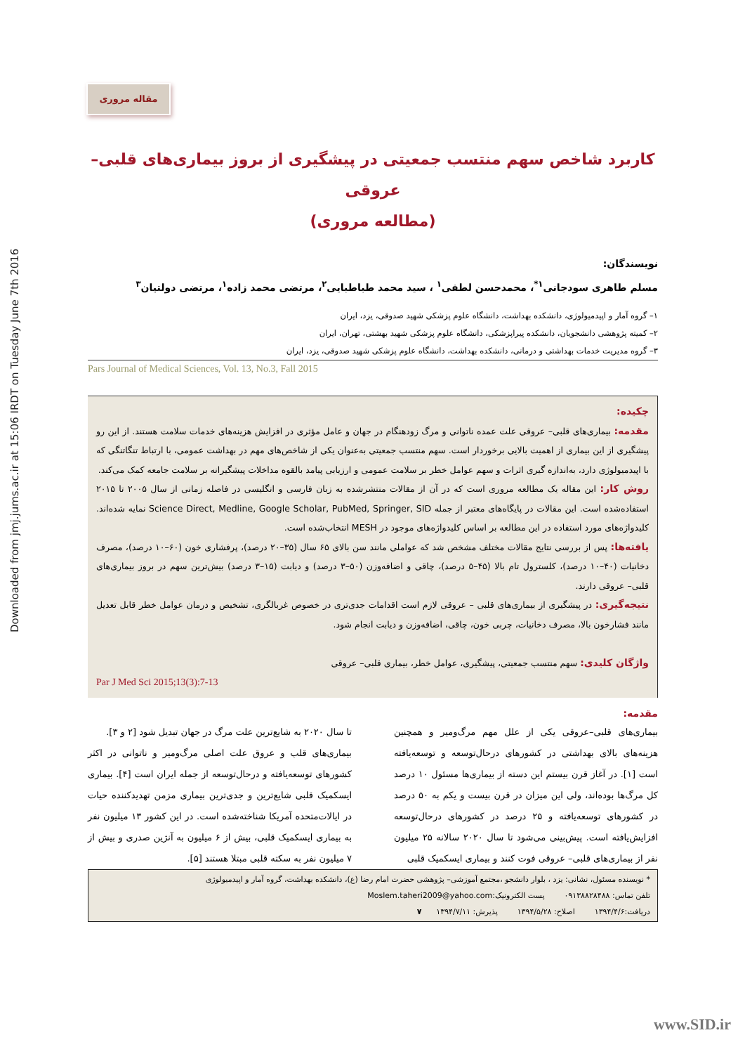Downloaded from jmj.jums.ac.ir at 15:06 IRDT on Tuesday June 7th 2016
مقاله مروری
کاربرد شاخص سهم منتسب جمعیتی در پیشگیری از بروز بیماری‌های قلبی– عروقی
(مطالعه مروری)
نویسندگان:
مسلم طاهری سودجانی<sup>۱*</sup>، محمدحسن لطفی<sup>۱</sup> ، سید محمد طباطبایی<sup>۲</sup>، مرتضی محمد زاده<sup>۱</sup>، مرتضی دولتیان<sup>۳</sup>
۱– گروه آمار و اپیدمیولوژی، دانشکده بهداشت، دانشگاه علوم پزشکی شهید صدوقی، یزد، ایران
۲– کمیته پژوهشی دانشجویان، دانشکده پیراپزشکی، دانشگاه علوم پزشکی شهید بهشتی، تهران، ایران
۳– گروه مدیریت خدمات بهداشتی و درمانی، دانشکده بهداشت، دانشگاه علوم پزشکی شهید صدوقی، یزد، ایران
Pars Journal of Medical Sciences, Vol. 13, No.3, Fall 2015
چکیده:
مقدمه: بیماری‌های قلبی– عروقی علت عمده ناتوانی و مرگ زودهنگام در جهان و عامل مؤثری در افزایش هزینه‌های خدمات سلامت هستند. از این رو پیشگیری از این بیماری از اهمیت بالایی برخوردار است. سهم منتسب جمعیتی به‌عنوان یکی از شاخص‌های مهم در بهداشت عمومی، با ارتباط تنگاتنگی که با اپیدمیولوژی دارد، به‌اندازه گیری اثرات و سهم عوامل خطر بر سلامت عمومی و ارزیابی پیامد بالقوه مداخلات پیشگیرانه بر سلامت جامعه کمک می‌کند.
روش کار: این مقاله یک مطالعه مروری است که در آن از مقالات منتشرشده به زبان فارسی و انگلیسی در فاصله زمانی از سال ۲۰۰۵ تا ۲۰۱۵ استفاده‌شده است. این مقالات در پایگاه‌های معتبر از جمله Science Direct, Medline, Google Scholar, PubMed, Springer, SID نمایه شده‌اند. کلیدواژه‌های مورد استفاده در این مطالعه بر اساس کلیدواژه‌های موجود در MESH انتخاب‌شده است.
یافته‌ها: پس از بررسی نتایج مقالات مختلف مشخص شد که عواملی مانند سن بالای ۶۵ سال (۳۵–۲۰ درصد)، پرفشاری خون (۶۰–۱۰ درصد)، مصرف دخانیات (۴۰–۱۰ درصد)، کلسترول تام بالا (۴۵–۵ درصد)، چاقی و اضافه‌وزن (۵۰–۳ درصد) و دیابت (۱۵–۳ درصد) بیش‌ترین سهم در بروز بیماری‌های قلبی– عروقی دارند.
نتیجه‌گیری: در پیشگیری از بیماری‌های قلبی – عروقی لازم است اقدامات جدی‌تری در خصوص غربالگری، تشخیص و درمان عوامل خطر قابل تعدیل مانند فشارخون بالا، مصرف دخانیات، چربی خون، چاقی، اضافه‌وزن و دیابت انجام شود.
واژگان کلیدی: سهم منتسب جمعیتی، پیشگیری، عوامل خطر، بیماری قلبی– عروقی
Par J Med Sci 2015;13(3):7-13
مقدمه:
بیماری‌های قلبی–عروقی یکی از علل مهم مرگ‌ومیر و همچنین هزینه‌های بالای بهداشتی در کشورهای درحال‌توسعه و توسعه‌یافته است [۱]. در آغاز قرن بیستم این دسته از بیماری‌ها مسئول ۱۰ درصد کل مرگ‌ها بوده‌اند، ولی این میزان در قرن بیست و یکم به ۵۰ درصد در کشورهای توسعه‌یافته و ۲۵ درصد در کشورهای درحال‌توسعه افزایش‌یافته است. پیش‌بینی می‌شود تا سال ۲۰۲۰ سالانه ۲۵ میلیون نفر از بیماری‌های قلبی– عروقی فوت کنند و بیماری ایسکمیک قلبی
تا سال ۲۰۲۰ به شایع‌ترین علت مرگ در جهان تبدیل شود [۲ و ۳].
بیماری‌های قلب و عروق علت اصلی مرگ‌ومیر و ناتوانی در اکثر کشورهای توسعه‌یافته و درحال‌توسعه از جمله ایران است [۴]. بیماری ایسکمیک قلبی شایع‌ترین و جدی‌ترین بیماری مزمن تهدیدکننده حیات در ایالات‌متحده آمریکا شناخته‌شده است. در این کشور ۱۳ میلیون نفر به بیماری ایسکمیک قلبی، بیش از ۶ میلیون به آنژین صدری و بیش از ۷ میلیون نفر به سکته قلبی مبتلا هستند [۵].
* نویسنده مسئول، نشانی: یزد ، بلوار دانشجو ،مجتمع آموزشی– پژوهشی حضرت امام رضا (ع)، دانشکده بهداشت، گروه آمار و اپیدمیولوژی
تلفن تماس: ۰۹۱۳۸۸۲۸۴۸۸ پست الکترونیک:Moslem.taheri2009@yahoo.com
دریافت:۱۳۹۴/۴/۶ اصلاح: ۱۳۹۴/۵/۲۸ پذیرش: ۱۳۹۴/۷/۱۱ ۷
www.SID.ir